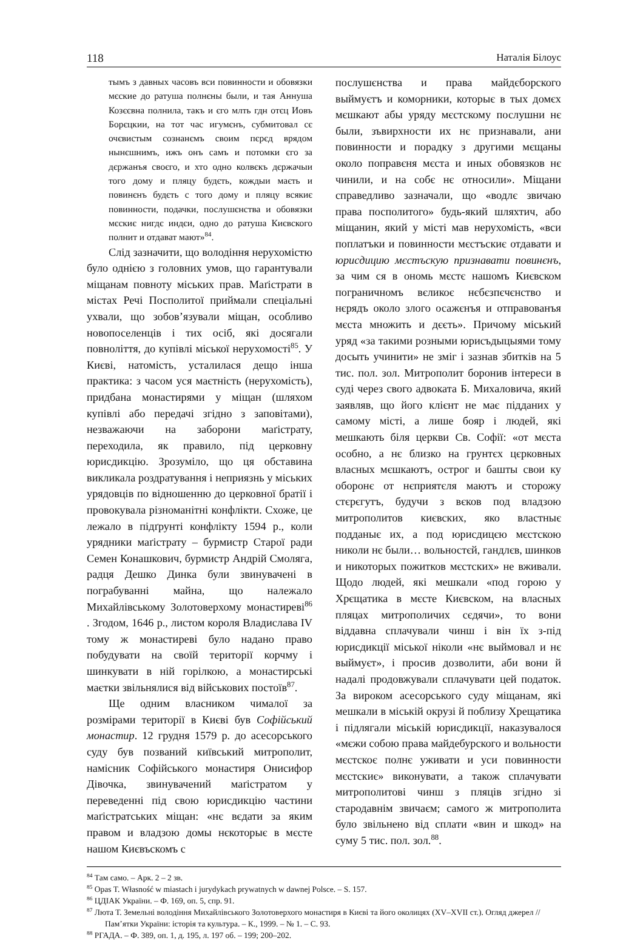118 Наталія Білоус
тымъ з давных часовъ вси повинности и обовязки мєские до ратуша полнєны были, и тая Аннуша Козєєвна полнила, такъ и єго млть гдн отєц Иовъ Борєцкии, на тот час игумєнъ, субмитовал сє очєвистым сознанємъ своим пєрєд врядом нынєшнимъ, ижъ онъ самъ и потомки єго за дєржанъя своєго, и хто одно колвєкъ дєржачыи того дому и пляцу будєть, кождыи маєть и повинєнъ будєть с того дому и пляцу всякиє повинности, подачки, послушєнства и обовязки мєскиє нигдє индєи, одно до ратуша Києвского полнит и отдават мают»<sup>84</sup>.
Слід зазначити, що володіння нерухомістю було однією з головних умов, що гарантували міщанам повноту міських прав. Маґістрати в містах Речі Посполитої приймали спеціальні ухвали, що зобов’язували міщан, особливо новопоселенців і тих осіб, які досягали повноліття, до купівлі міської нерухомості<sup>85</sup>. У Києві, натомість, усталилася дещо інша практика: з часом уся маєтність (нерухомість), придбана монастирями у міщан (шляхом купівлі або передачі згідно з заповітами), незважаючи на заборони маґістрату, переходила, як правило, під церковну юрисдикцію. Зрозуміло, що ця обставина викликала роздратування і неприязнь у міських урядовців по відношенню до церковної братії і провокувала різноманітні конфлікти. Схоже, це лежало в підґрунті конфлікту 1594 р., коли урядники маґістрату – бурмистр Старої ради Семен Конашкович, бурмистр Андрій Смоляга, радця Дешко Динка були звинувачені в пограбуванні майна, що належало Михайлівському Золотоверхому монастиреві<sup>86</sup> . Згодом, 1646 р., листом короля Владислава IV тому ж монастиреві було надано право побудувати на своїй території корчму і шинкувати в ній горілкою, а монастирські маєтки звільнялися від військових постоїв<sup>87</sup>.
Ще одним власником чималої за розмірами території в Києві був Софійський монастир. 12 грудня 1579 р. до асесорського суду був позваний київський митрополит, намісник Софійського монастиря Онисифор Дівочка, звинувачений маґістратом у переведенні під свою юрисдикцію частини маґістратських міщан: «нє вєдати за яким правом и владзою домы нєкоторыє в мєсте нашом Києвъскомъ с
послушєнства и права майдєборского выймуєтъ и коморники, которыє в тых домєх мєшкают абы уряду мєстскому послушни нє были, зъвирхности их нє признавали, ани повинности и порадку з другими мєщаны около поправєня мєста и иных обовязков нє чинили, и на собє нє относили». Міщани справедливо зазначали, що «водлє звичаю права посполитого» будь-який шляхтич, або міщанин, який у місті мав нерухомість, «вси поплатъки и повинности мєстъскиє отдавати и юрисдицию мєстъскую признавати повинєнъ, за чим ся в ономь мєстє нашомъ Києвском пограничномъ вєликоє нєбєзпєчєнство и нєрядъ около злого осажєнъя и отправованъя мєста множить и дєєть». Причому міський уряд «за такими розными юрисъдыцыями тому досыть учинити» не зміг і зазнав збитків на 5 тис. пол. зол. Митрополит боронив інтереси в суді через свого адвоката Б. Михаловича, який заявляв, що його клієнт не має підданих у самому місті, а лише бояр і людей, які мешкають біля церкви Св. Софії: «от мєста особно, а нє близко на грунтєх цєрковных власных мєшкаютъ, острог и башты свои ку оборонє от нєприятєля маютъ и сторожу стєрєгутъ, будучи з вєков под владзою митрополитов києвских, яко властныє подданыє их, а под юрисдицєю мєстскою николи нє были… вольностєй, гандлєв, шинков и никоторых пожитков мєстских» не вживали. Щодо людей, які мешкали «под горою у Хрєщатика в мєсте Києвском, на власных пляцах митрополичих сєдячи», то вони віддавна сплачували чинш і він їх з-під юрисдикції міської ніколи «нє выймовал и нє выймуєт», і просив дозволити, аби вони й надалі продовжували сплачувати цей податок. За вироком асесорського суду міщанам, які мешкали в міській окрузі й поблизу Хрещатика і підлягали міській юрисдикції, наказувалося «мєжи собою права майдебурского и вольности мєстскоє полнє уживати и уси повинности мєстскиє» виконувати, а також сплачувати митрополитові чинш з пляців згідно зі стародавнім звичаєм; самого ж митрополита було звільнено від сплати «вин и шкод» на суму 5 тис. пол. зол.<sup>88</sup>.
<sup>84</sup> Там само. – Арк. 2 – 2 зв.
<sup>85</sup> Opas T. Własność w miastach i jurydykach prywatnych w dawnej Polsce. – S. 157.
<sup>86</sup> ЦДІАК України. – Ф. 169, оп. 5, спр. 91.
<sup>87</sup> Люта Т. Земельні володіння Михайлівського Золотоверхого монастиря в Києві та його околицях (XV–XVII ст.). Огляд джерел // Пам’ятки України: історія та культура. – К., 1999. – № 1. – С. 93.
<sup>88</sup> РГАДА. – Ф. 389, оп. 1, д. 195, л. 197 об. – 199; 200–202.